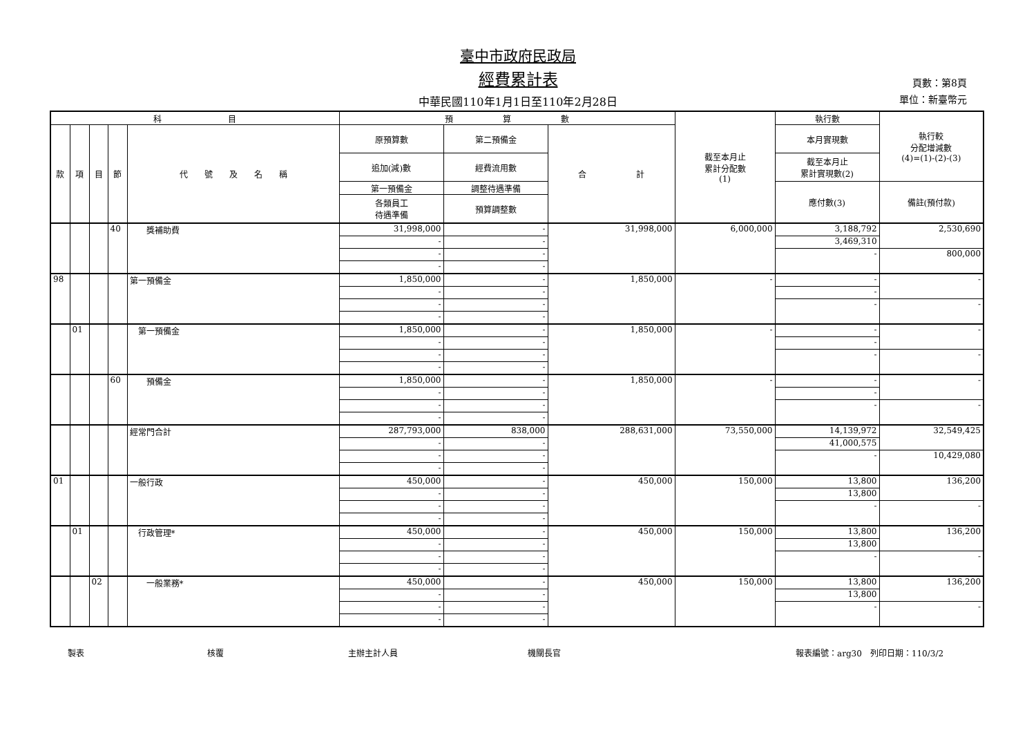臺中市政府民政局
經費累計表
中華民國110年1月1日至110年2月28日
頁數：第8頁
單位：新臺幣元
| 科 目 | | | | | 預 算 數 | | | 截至本月止 累計分配數 (1) | 執行數 | 執行較 分配增減數 (4)=(1)-(2)-(3) |
| --- | --- | --- | --- | --- | --- | --- | --- | --- | --- | --- |
| 款 | 項 | 目 | 節 | 代 號 及 名 稱 | 原預算數 | 第二預備金 | 合 計 | | 本月實現數 | |
| | | | | | 追加(減)數 | 經費流用數 | | | 截至本月止 累計實現數(2) | |
| | | | | | 第一預備金 | 調整待遇準備 | | | 應付數(3) | 備註(預付款) |
| | | | | | 各類員工 待遇準備 | 預算調整數 | | | | |
| | | | 40 | 獎補助費 | 31,998,000 | - | 31,998,000 | 6,000,000 | 3,188,792 | 2,530,690 |
| | | | | | - | - | | | 3,469,310 | |
| | | | | | - | - | | | - | 800,000 |
| | | | | | - | - | | | | |
| 98 | | | | 第一預備金 | 1,850,000 | - | 1,850,000 | - | - | - |
| | | | | | - | - | | | - | |
| | | | | | - | - | | | - | - |
| | | | | | - | - | | | | |
| | 01 | | | 第一預備金 | 1,850,000 | - | 1,850,000 | - | - | - |
| | | | | | - | - | | | - | |
| | | | | | - | - | | | - | - |
| | | | | | - | - | | | | |
| | | | 60 | 預備金 | 1,850,000 | - | 1,850,000 | - | - | - |
| | | | | | - | - | | | - | |
| | | | | | - | - | | | - | - |
| | | | | | - | - | | | | |
| | | | | 經常門合計 | 287,793,000 | 838,000 | 288,631,000 | 73,550,000 | 14,139,972 | 32,549,425 |
| | | | | | - | - | | | 41,000,575 | |
| | | | | | - | - | | | - | 10,429,080 |
| | | | | | - | - | | | | |
| 01 | | | | 一般行政 | 450,000 | - | 450,000 | 150,000 | 13,800 | 136,200 |
| | | | | | - | - | | | 13,800 | |
| | | | | | - | - | | | - | - |
| | | | | | - | - | | | | |
| | 01 | | | 行政管理* | 450,000 | - | 450,000 | 150,000 | 13,800 | 136,200 |
| | | | | | - | - | | | 13,800 | |
| | | | | | - | - | | | - | - |
| | | | | | - | - | | | | |
| | | 02 | | 一般業務* | 450,000 | - | 450,000 | 150,000 | 13,800 | 136,200 |
| | | | | | - | - | | | 13,800 | |
| | | | | | - | - | | | - | - |
| | | | | | - | - | | | | |
製表 核覆 主辦主計人員 機關長官 報表編號：arg30　列印日期：110/3/2